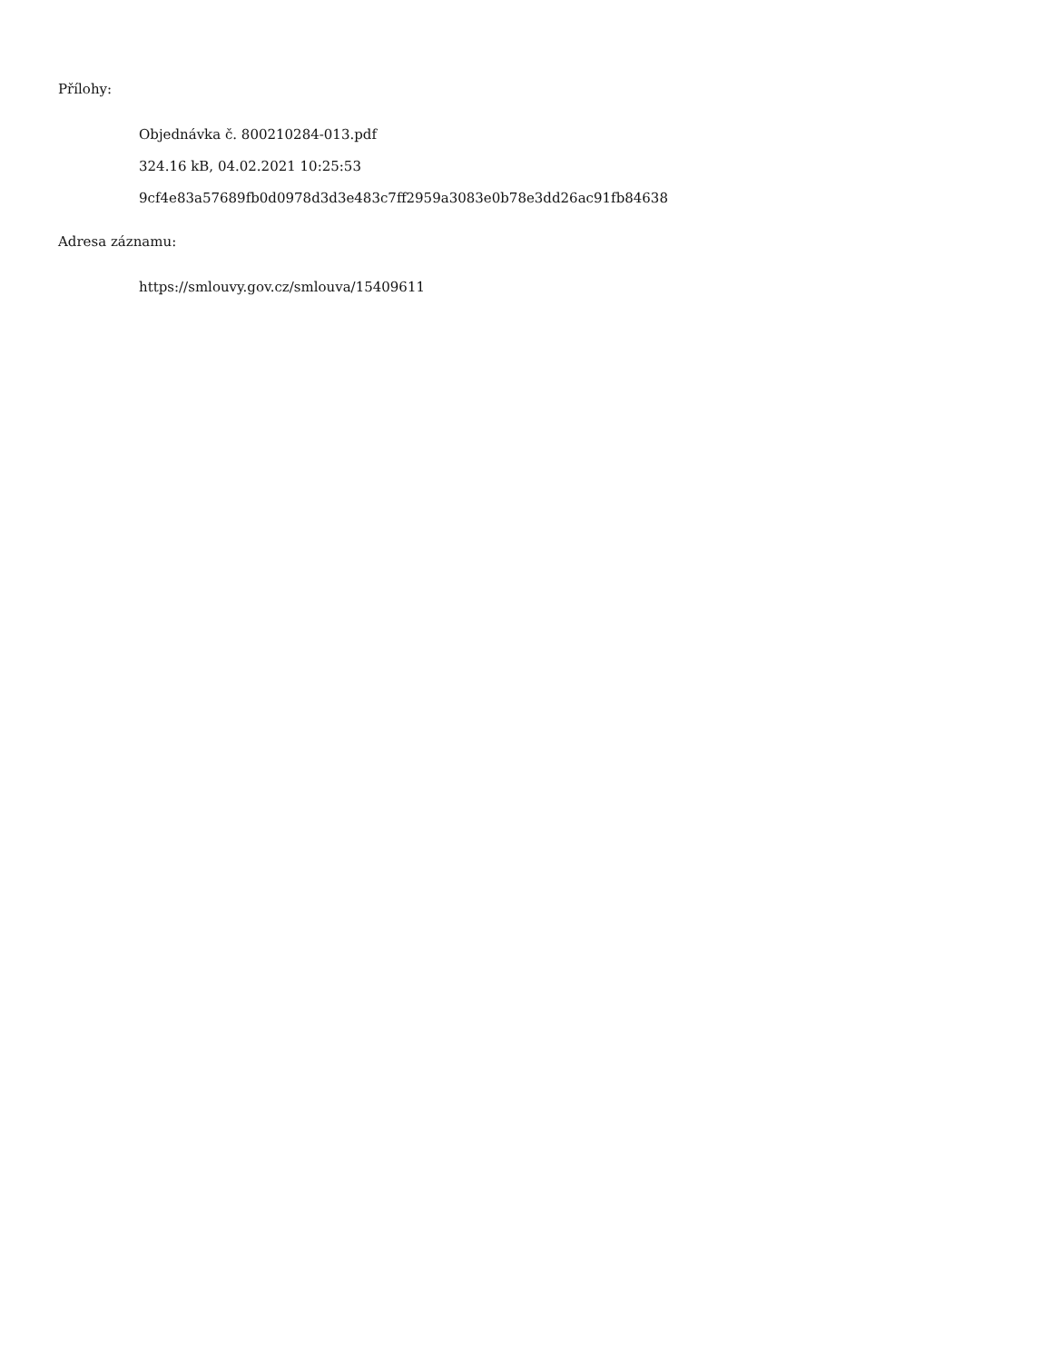Přílohy:
Objednávka č. 800210284-013.pdf
324.16 kB, 04.02.2021 10:25:53
9cf4e83a57689fb0d0978d3d3e483c7ff2959a3083e0b78e3dd26ac91fb84638
Adresa záznamu:
https://smlouvy.gov.cz/smlouva/15409611